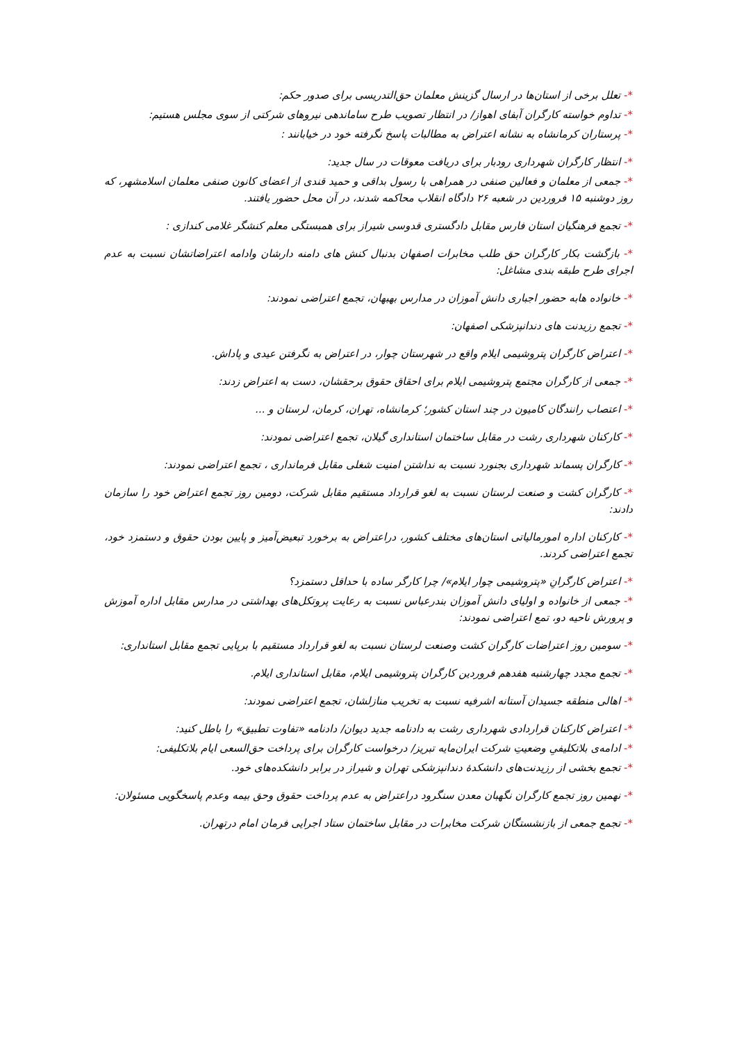*- تعلل برخی از استان‌ها در ارسال گزینش معلمان حق‌التدریسی برای صدور حکم:
*- تداوم خواسته کارگران آبفای اهواز/ در انتظار تصویب طرح ساماندهی نیروهای شرکتی از سوی مجلس هستیم:
*- پرستاران کرمانشاه به نشانه اعتراض به مطالبات پاسخ نگرفته خود در خیابانند :
*- انتظار کارگران شهرداری رودبار برای دریافت معوقات در سال جدید:
*- جمعی از معلمان و فعالین صنفی در همراهی با رسول بداقی و حمید قندی از اعضای کانون صنفی معلمان اسلامشهر، که روز دوشنبه ۱۵ فروردین در شعبه ۲۶ دادگاه انقلاب محاکمه شدند، در آن محل حضور یافتند.
*- تجمع فرهنگیان استان فارس مقابل دادگستری قدوسی شیراز برای همبستگی معلم کنشگر غلامی کندازی :
*- بازگشت بکار کارگران حق طلب مخابرات اصفهان بدنبال کنش های دامنه دارشان وادامه اعتراضاتشان نسبت به عدم اجرای طرح طبقه بندی مشاغل:
*- خانواده هابه حضور اجباری دانش آموزان در مدارس بهبهان، تجمع اعتراضی نمودند:
*- تجمع رزیدنت های دندانپزشکی اصفهان:
*- اعتراض کارگران پتروشیمی ایلام واقع در شهرستان چوار، در اعتراض به نگرفتن عیدی و پاداش.
*- جمعی از کارگران مجتمع پتروشیمی ایلام برای احقاق حقوق برحقشان، دست به اعتراض زدند:
*- اعتصاب رانندگان کامیون در چند استان کشور؛ کرمانشاه، تهران، کرمان، لرستان و ...
*- کارکنان شهرداری رشت در مقابل ساختمان استانداری گیلان، تجمع اعتراضی نمودند:
*- کارگران پسماند شهرداری بجنورد نسبت به نداشتن امنیت شغلی مقابل فرمانداری ، تجمع اعتراضی نمودند:
*- کارگران کشت و صنعت لرستان نسبت به لغو قرارداد مستقیم مقابل شرکت، دومین روز تجمع اعتراض خود را سازمان دادند:
*- کارکنان اداره امورمالیاتی استان‌های مختلف کشور، دراعتراض به برخورد تبعیض‌آمیز و پایین بودن حقوق و دستمزد خود، تجمع اعتراضی کردند.
*- اعتراض کارگرانِ «پتروشیمی چوار ایلام»/ چرا کارگر ساده با حداقل دستمزد؟
*- جمعی از خانواده و اولیای دانش آموزان بندرعباس نسبت به رعایت پروتکل‌های بهداشتی در مدارس مقابل اداره آموزش و پرورش ناحیه دو، تمع اعتراضی نمودند:
*- سومین روز اعتراضات کارگران کشت وصنعت لرستان نسبت به لغو قرارداد مستقیم با برپایی تجمع مقابل استانداری:
*- تجمع مجدد چهارشنبه هفدهم فروردین کارگران پتروشیمی ایلام، مقابل استانداری ایلام.
*- اهالی منطقه جسیدان آستانه اشرفیه نسبت به تخریب منازلشان، تجمع اعتراضی نمودند:
*- اعتراض کارکنان قراردادی شهرداری رشت به دادنامه جدید دیوان/ دادنامه «تفاوت تطبیق» را باطل کنید:
*- ادامه‌ی بلاتکلیفیِ وضعیتِ شرکت ایران‌مایه تبریز/ درخواست کارگران برای پرداخت حق‌السعی ایام بلاتکلیفی:
*- تجمع بخشی از رزیدنت‌های دانشکدهٔ دندانپزشکی تهران و شیراز در برابر دانشکده‌های خود.
*- نهمین روز تجمع کارگران نگهبان معدن سنگرود دراعتراض به عدم پرداخت حقوق وحق بیمه وعدم پاسخگویی مسئولان:
*- تجمع جمعی از بازنشستگان شرکت مخابرات در مقابل ساختمان ستاد اجرایی فرمان امام درتهران.